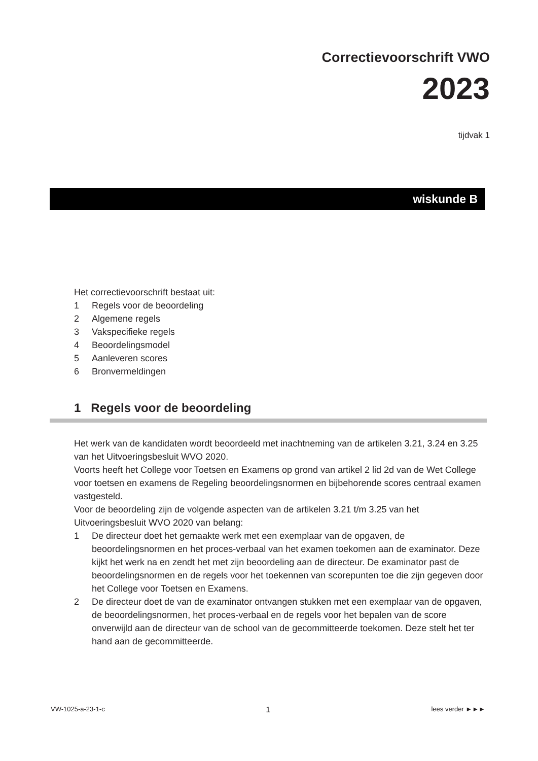Correctievoorschrift VWO
2023
tijdvak 1
wiskunde B
Het correctievoorschrift bestaat uit:
1 Regels voor de beoordeling
2 Algemene regels
3 Vakspecifieke regels
4 Beoordelingsmodel
5 Aanleveren scores
6 Bronvermeldingen
1 Regels voor de beoordeling
Het werk van de kandidaten wordt beoordeeld met inachtneming van de artikelen 3.21, 3.24 en 3.25 van het Uitvoeringsbesluit WVO 2020.
Voorts heeft het College voor Toetsen en Examens op grond van artikel 2 lid 2d van de Wet College voor toetsen en examens de Regeling beoordelingsnormen en bijbehorende scores centraal examen vastgesteld.
Voor de beoordeling zijn de volgende aspecten van de artikelen 3.21 t/m 3.25 van het Uitvoeringsbesluit WVO 2020 van belang:
1 De directeur doet het gemaakte werk met een exemplaar van de opgaven, de beoordelingsnormen en het proces-verbaal van het examen toekomen aan de examinator. Deze kijkt het werk na en zendt het met zijn beoordeling aan de directeur. De examinator past de beoordelingsnormen en de regels voor het toekennen van scorepunten toe die zijn gegeven door het College voor Toetsen en Examens.
2 De directeur doet de van de examinator ontvangen stukken met een exemplaar van de opgaven, de beoordelingsnormen, het proces-verbaal en de regels voor het bepalen van de score onverwijld aan de directeur van de school van de gecommitteerde toekomen. Deze stelt het ter hand aan de gecommitteerde.
VW-1025-a-23-1-c 1 lees verder ►►►